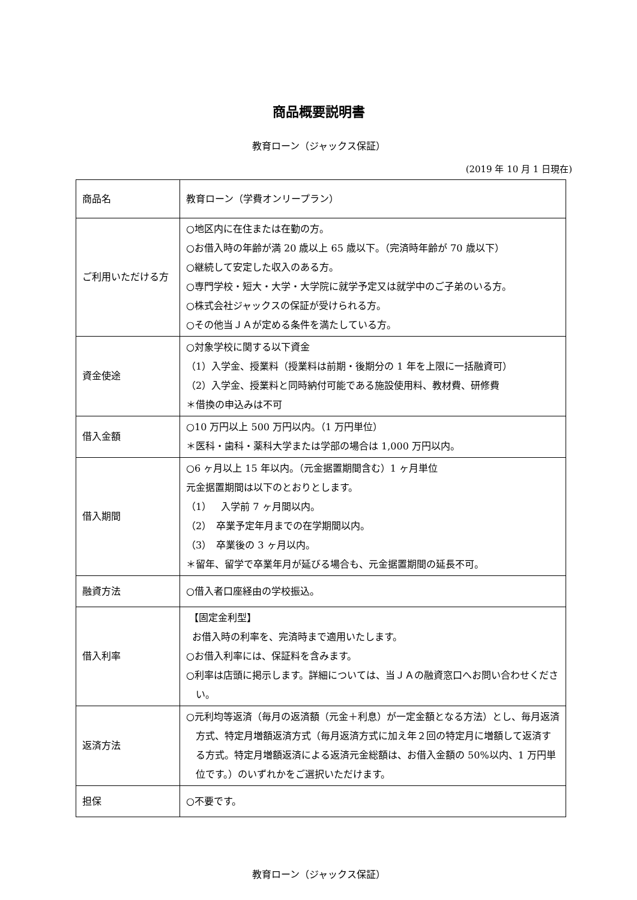商品概要説明書
教育ローン（ジャックス保証）
(2019 年 10 月 1 日現在)
| 商品名 | 教育ローン（学費オンリープラン） |
| ご利用いただける方 | ○地区内に在住または在勤の方。 ○お借入時の年齢が満 20 歳以上 65 歳以下。（完済時年齢が 70 歳以下） ○継続して安定した収入のある方。 ○専門学校・短大・大学・大学院に就学予定又は就学中のご子弟のいる方。 ○株式会社ジャックスの保証が受けられる方。 ○その他当ＪＡが定める条件を満たしている方。 |
| 資金使途 | ○対象学校に関する以下資金 （1）入学金、授業料（授業料は前期・後期分の 1 年を上限に一括融資可） （2）入学金、授業料と同時納付可能である施設使用料、教材費、研修費 ＊借換の申込みは不可 |
| 借入金額 | ○10 万円以上 500 万円以内。（1 万円単位） ＊医科・歯科・薬科大学または学部の場合は 1,000 万円以内。 |
| 借入期間 | ○6 ヶ月以上 15 年以内。（元金据置期間含む）1 ヶ月単位 元金据置期間は以下のとおりとします。 （1） 入学前 7 ヶ月間以内。 （2） 卒業予定年月までの在学期間以内。 （3） 卒業後の 3 ヶ月以内。 ＊留年、留学で卒業年月が延びる場合も、元金据置期間の延長不可。 |
| 融資方法 | ○借入者口座経由の学校振込。 |
| 借入利率 | 【固定金利型】 お借入時の利率を、完済時まで適用いたします。 ○お借入利率には、保証料を含みます。 ○利率は店頭に掲示します。詳細については、当ＪＡの融資窓口へお問い合わせください。 |
| 返済方法 | ○元利均等返済（毎月の返済額（元金＋利息）が一定金額となる方法）とし、毎月返済方式、特定月増額返済方式（毎月返済方式に加え年２回の特定月に増額して返済する方式。特定月増額返済による返済元金総額は、お借入金額の 50%以内、1 万円単位です。）のいずれかをご選択いただけます。 |
| 担保 | ○不要です。 |
教育ローン（ジャックス保証）